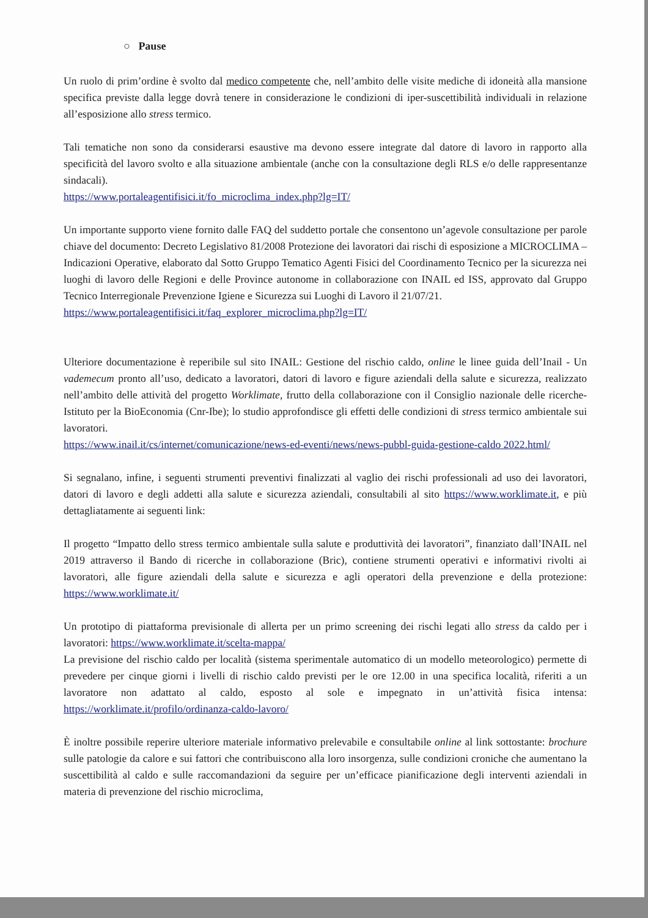○ Pause
Un ruolo di prim’ordine è svolto dal medico competente che, nell’ambito delle visite mediche di idoneità alla mansione specifica previste dalla legge dovrà tenere in considerazione le condizioni di iper-suscettibilità individuali in relazione all’esposizione allo stress termico.
Tali tematiche non sono da considerarsi esaustive ma devono essere integrate dal datore di lavoro in rapporto alla specificità del lavoro svolto e alla situazione ambientale (anche con la consultazione degli RLS e/o delle rappresentanze sindacali).
https://www.portaleagentifisici.it/fo_microclima_index.php?lg=IT/
Un importante supporto viene fornito dalle FAQ del suddetto portale che consentono un’agevole consultazione per parole chiave del documento: Decreto Legislativo 81/2008 Protezione dei lavoratori dai rischi di esposizione a MICROCLIMA – Indicazioni Operative, elaborato dal Sotto Gruppo Tematico Agenti Fisici del Coordinamento Tecnico per la sicurezza nei luoghi di lavoro delle Regioni e delle Province autonome in collaborazione con INAIL ed ISS, approvato dal Gruppo Tecnico Interregionale Prevenzione Igiene e Sicurezza sui Luoghi di Lavoro il 21/07/21.
https://www.portaleagentifisici.it/faq_explorer_microclima.php?lg=IT/
Ulteriore documentazione è reperibile sul sito INAIL: Gestione del rischio caldo, online le linee guida dell’Inail - Un vademecum pronto all’uso, dedicato a lavoratori, datori di lavoro e figure aziendali della salute e sicurezza, realizzato nell’ambito delle attività del progetto Worklimate, frutto della collaborazione con il Consiglio nazionale delle ricerche-Istituto per la BioEconomia (Cnr-Ibe); lo studio approfondisce gli effetti delle condizioni di stress termico ambientale sui lavoratori.
https://www.inail.it/cs/internet/comunicazione/news-ed-eventi/news/news-pubbl-guida-gestione-caldo 2022.html/
Si segnalano, infine, i seguenti strumenti preventivi finalizzati al vaglio dei rischi professionali ad uso dei lavoratori, datori di lavoro e degli addetti alla salute e sicurezza aziendali, consultabili al sito https://www.worklimate.it, e più dettagliatamente ai seguenti link:
Il progetto “Impatto dello stress termico ambientale sulla salute e produttività dei lavoratori”, finanziato dall’INAIL nel 2019 attraverso il Bando di ricerche in collaborazione (Bric), contiene strumenti operativi e informativi rivolti ai lavoratori, alle figure aziendali della salute e sicurezza e agli operatori della prevenzione e della protezione: https://www.worklimate.it/
Un prototipo di piattaforma previsionale di allerta per un primo screening dei rischi legati allo stress da caldo per i lavoratori: https://www.worklimate.it/scelta-mappa/
La previsione del rischio caldo per località (sistema sperimentale automatico di un modello meteorologico) permette di prevedere per cinque giorni i livelli di rischio caldo previsti per le ore 12.00 in una specifica località, riferiti a un lavoratore non adattato al caldo, esposto al sole e impegnato in un’attività fisica intensa: https://worklimate.it/profilo/ordinanza-caldo-lavoro/
È inoltre possibile reperire ulteriore materiale informativo prelevabile e consultabile online al link sottostante: brochure sulle patologie da calore e sui fattori che contribuiscono alla loro insorgenza, sulle condizioni croniche che aumentano la suscettibilità al caldo e sulle raccomandazioni da seguire per un’efficace pianificazione degli interventi aziendali in materia di prevenzione del rischio microclima,